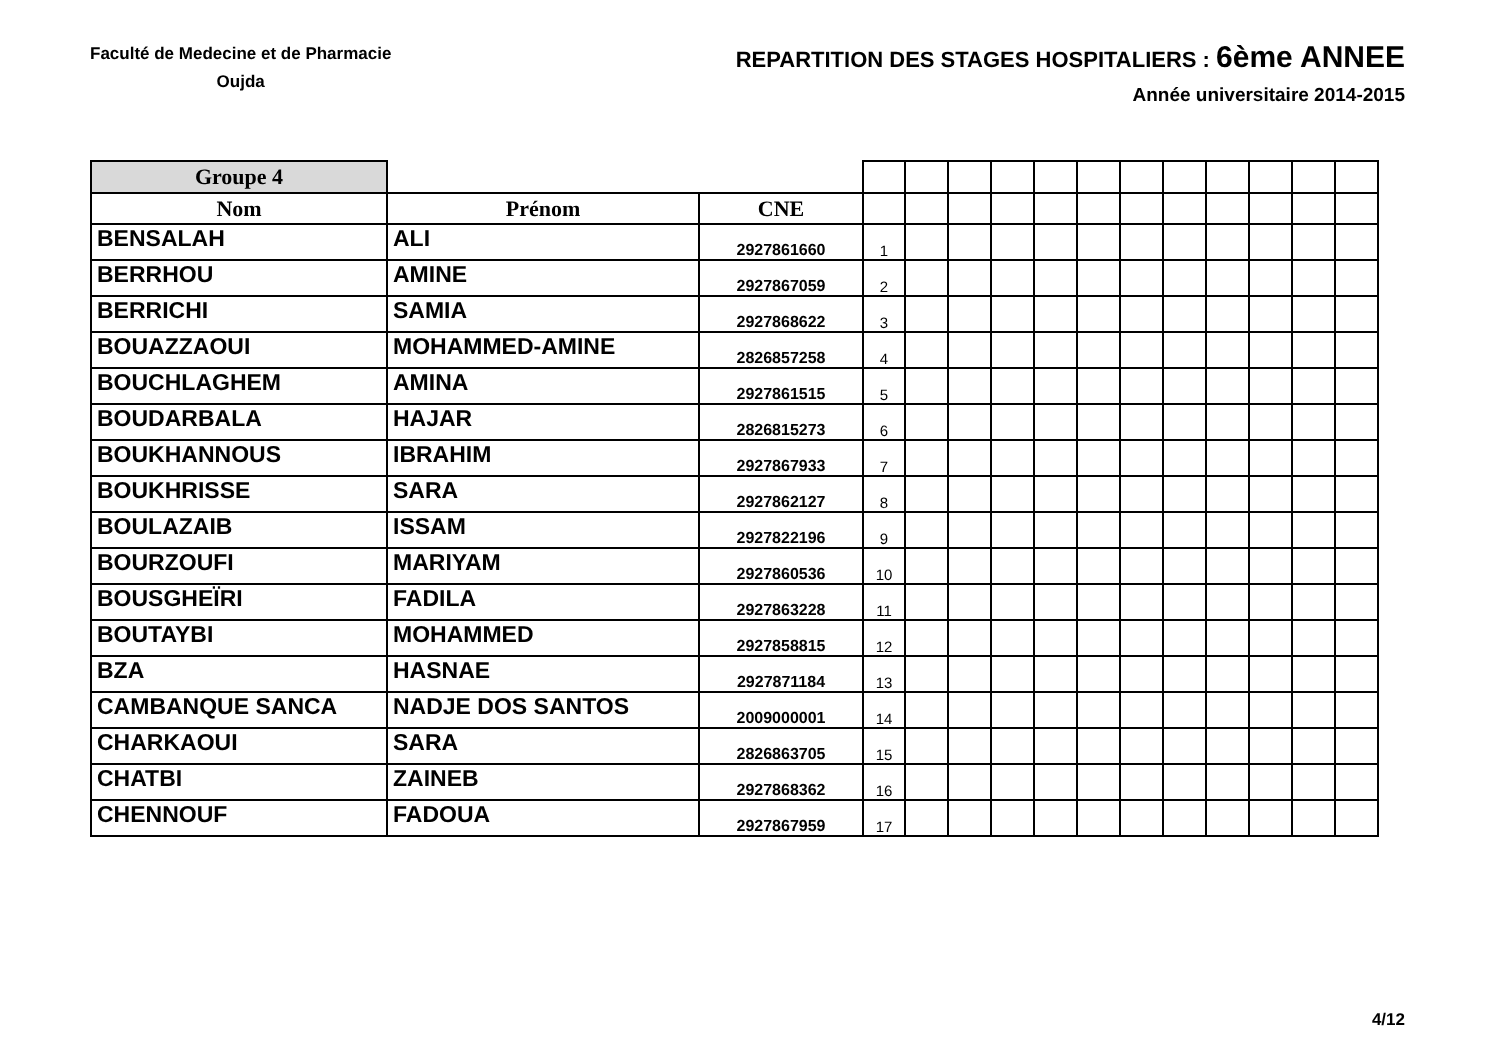Faculté de Medecine et de Pharmacie
Oujda
REPARTITION DES STAGES HOSPITALIERS : 6ème ANNEE
Année universitaire 2014-2015
| Groupe 4 | | | | | | | | | | | | | | |
| Nom | Prénom | CNE | | | | | | | | | | | | |
| BENSALAH | ALI | 2927861660 | 1 | | | | | | | | | | | |
| BERRHOU | AMINE | 2927867059 | 2 | | | | | | | | | | | |
| BERRICHI | SAMIA | 2927868622 | 3 | | | | | | | | | | | |
| BOUAZZAOUI | MOHAMMED-AMINE | 2826857258 | 4 | | | | | | | | | | | |
| BOUCHLAGHEM | AMINA | 2927861515 | 5 | | | | | | | | | | | |
| BOUDARBALA | HAJAR | 2826815273 | 6 | | | | | | | | | | | |
| BOUKHANNOUS | IBRAHIM | 2927867933 | 7 | | | | | | | | | | | |
| BOUKHRISSE | SARA | 2927862127 | 8 | | | | | | | | | | | |
| BOULAZAIB | ISSAM | 2927822196 | 9 | | | | | | | | | | | |
| BOURZOUFI | MARIYAM | 2927860536 | 10 | | | | | | | | | | | |
| BOUSGHEÏRI | FADILA | 2927863228 | 11 | | | | | | | | | | | |
| BOUTAYBI | MOHAMMED | 2927858815 | 12 | | | | | | | | | | | |
| BZA | HASNAE | 2927871184 | 13 | | | | | | | | | | | |
| CAMBANQUE SANCA | NADJE DOS SANTOS | 2009000001 | 14 | | | | | | | | | | | |
| CHARKAOUI | SARA | 2826863705 | 15 | | | | | | | | | | | |
| CHATBI | ZAINEB | 2927868362 | 16 | | | | | | | | | | | |
| CHENNOUF | FADOUA | 2927867959 | 17 | | | | | | | | | | | |
4/12